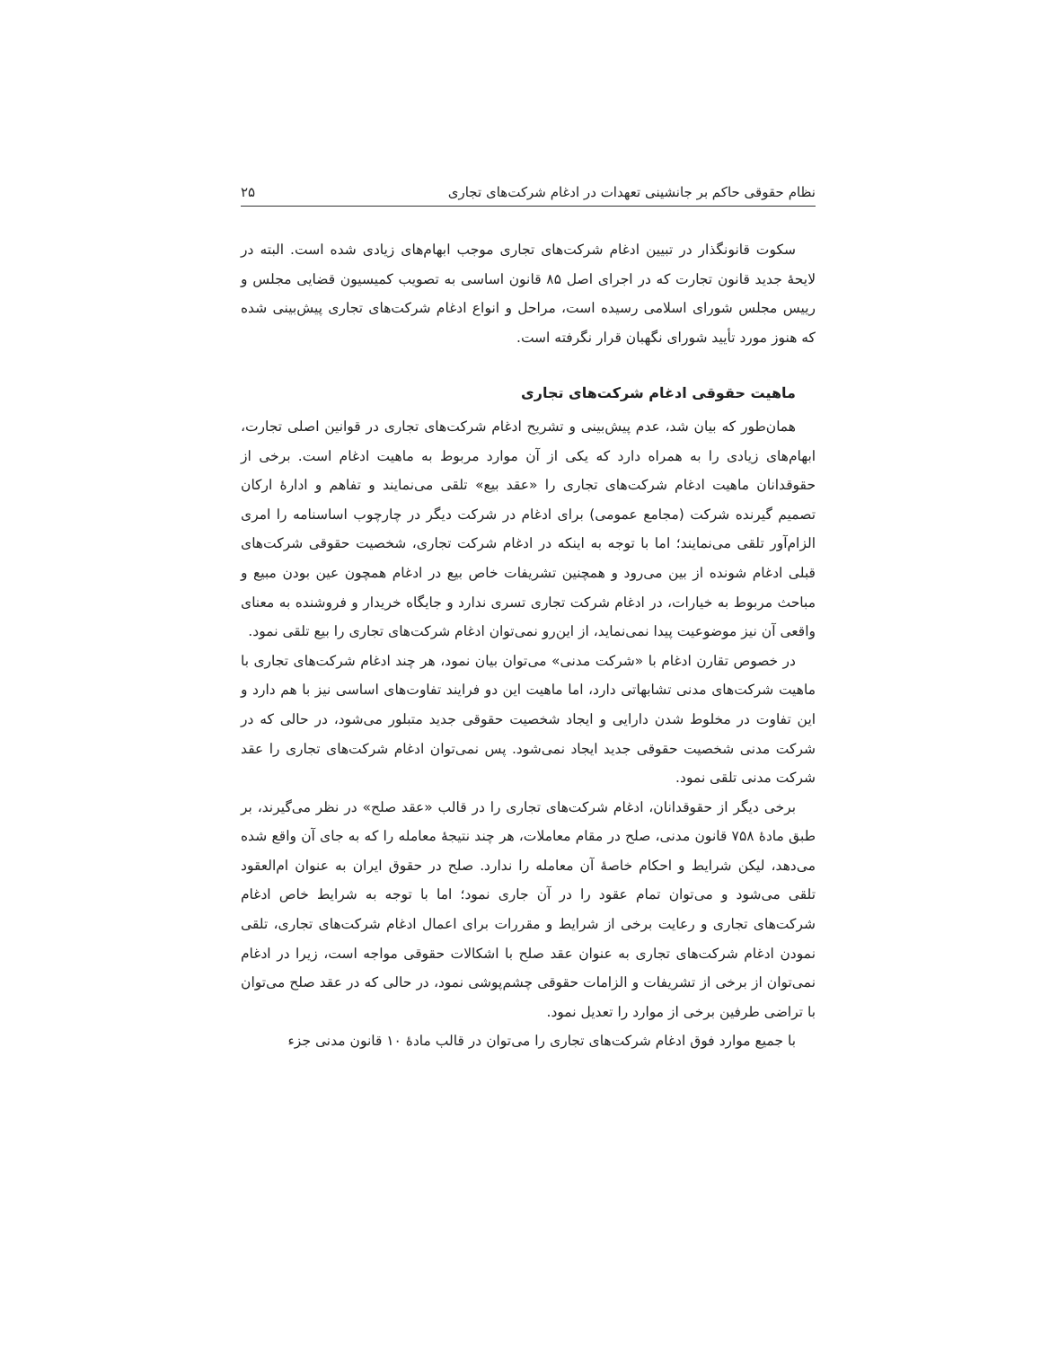نظام حقوقی حاکم بر جانشینی تعهدات در ادغام شرکت‌های تجاری ۲۵
سکوت قانونگذار در تبیین ادغام شرکت‌های تجاری موجب ابهام‌های زیادی شده است. البته در لایحهٔ جدید قانون تجارت که در اجرای اصل ۸۵ قانون اساسی به تصویب کمیسیون قضایی مجلس و رییس مجلس شورای اسلامی رسیده است، مراحل و انواع ادغام شرکت‌های تجاری پیش‌بینی شده که هنوز مورد تأیید شورای نگهبان قرار نگرفته است.
ماهیت حقوقی ادغام شرکت‌های تجاری
همان‌طور که بیان شد، عدم پیش‌بینی و تشریح ادغام شرکت‌های تجاری در قوانین اصلی تجارت، ابهام‌های زیادی را به همراه دارد که یکی از آن موارد مربوط به ماهیت ادغام است. برخی از حقوقدانان ماهیت ادغام شرکت‌های تجاری را «عقد بیع» تلقی می‌نمایند و تفاهم و ادارهٔ ارکان تصمیم گیرنده شرکت (مجامع عمومی) برای ادغام در شرکت دیگر در چارچوب اساسنامه را امری الزام‌آور تلقی می‌نمایند؛ اما با توجه به اینکه در ادغام شرکت تجاری، شخصیت حقوقی شرکت‌های قبلی ادغام شونده از بین می‌رود و همچنین تشریفات خاص بیع در ادغام همچون عین بودن مبیع و مباحث مربوط به خیارات، در ادغام شرکت تجاری تسری ندارد و جایگاه خریدار و فروشنده به معنای واقعی آن نیز موضوعیت پیدا نمی‌نماید، از این‌رو نمی‌توان ادغام شرکت‌های تجاری را بیع تلقی نمود.
در خصوص تقارن ادغام با «شرکت مدنی» می‌توان بیان نمود، هر چند ادغام شرکت‌های تجاری با ماهیت شرکت‌های مدنی تشابهاتی دارد، اما ماهیت این دو فرایند تفاوت‌های اساسی نیز با هم دارد و این تفاوت در مخلوط شدن دارایی و ایجاد شخصیت حقوقی جدید متبلور می‌شود، در حالی که در شرکت مدنی شخصیت حقوقی جدید ایجاد نمی‌شود. پس نمی‌توان ادغام شرکت‌های تجاری را عقد شرکت مدنی تلقی نمود.
برخی دیگر از حقوقدانان، ادغام شرکت‌های تجاری را در قالب «عقد صلح» در نظر می‌گیرند، بر طبق مادهٔ ۷۵۸ قانون مدنی، صلح در مقام معاملات، هر چند نتیجهٔ معامله را که به جای آن واقع شده می‌دهد، لیکن شرایط و احکام خاصهٔ آن معامله را ندارد. صلح در حقوق ایران به عنوان ام‌العقود تلقی می‌شود و می‌توان تمام عقود را در آن جاری نمود؛ اما با توجه به شرایط خاص ادغام شرکت‌های تجاری و رعایت برخی از شرایط و مقررات برای اعمال ادغام شرکت‌های تجاری، تلقی نمودن ادغام شرکت‌های تجاری به عنوان عقد صلح با اشکالات حقوقی مواجه است، زیرا در ادغام نمی‌توان از برخی از تشریفات و الزامات حقوقی چشم‌پوشی نمود، در حالی که در عقد صلح می‌توان با تراضی طرفین برخی از موارد را تعدیل نمود.
با جمیع موارد فوق ادغام شرکت‌های تجاری را می‌توان در قالب مادهٔ ۱۰ قانون مدنی جزء